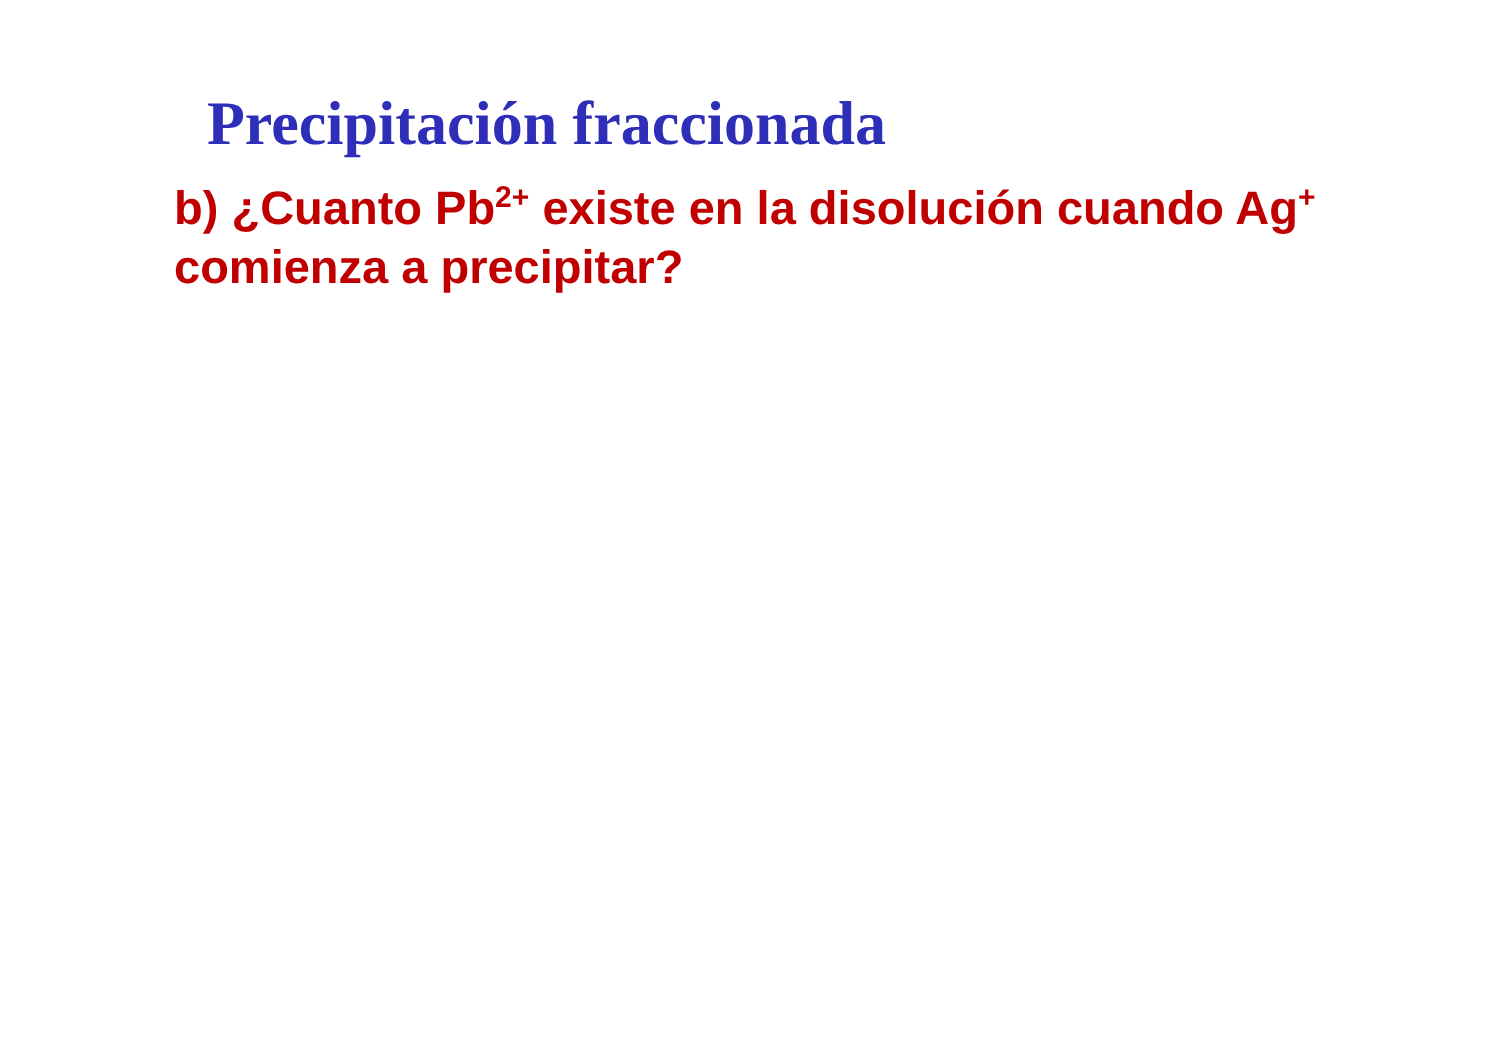Precipitación fraccionada
b) ¿Cuanto Pb<sup>2+</sup> existe en la disolución cuando Ag<sup>+</sup> comienza a precipitar?